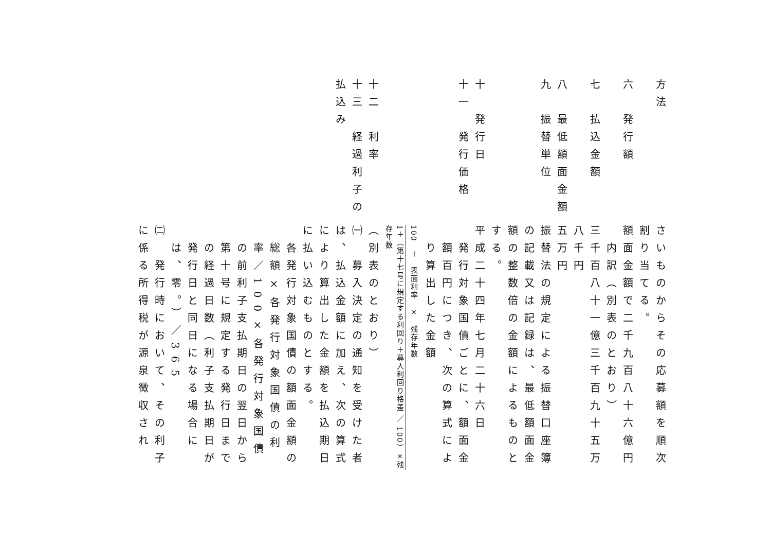方法
さいものからその応募額を順次割り当てる。
六　発行額
額面金額で二千九百八十六億円
内訳（別表のとおり）
七　払込金額
三千百八十一億三千百九十五万八千円
八　最低額面金額
五万円
九　振替単位
振替法の規定による振替口座簿の記載又は記録は、最低額面金額の整数倍の金額によるものとする。
十　発行日
平成二十四年七月二十六日
十一　発行価格
発行対象国債ごとに、額面金額百円につき、次の算式により算出した金額
100　＋　表面利率　×　残存年数
1＋（第十七号に規定する利回り＋募入利回り格差 ／ 100）×残存年数
十二　利率
（別表のとおり）
十三　経過利子の払込み
㈠　募入決定の通知を受けた者は、払込金額に加え、次の算式により算出した金額を払込期日に払い込むものとする。
各発行対象国債の額面金額の総額×各発行対象国債の利率／100×各発行対象国債の前利子支払期日の翌日から第十号に規定する発行日までの経過日数（利子支払期日が発行日と同日になる場合には、零。）／365
㈡　発行時において、その利子に係る所得税が源泉徴収され